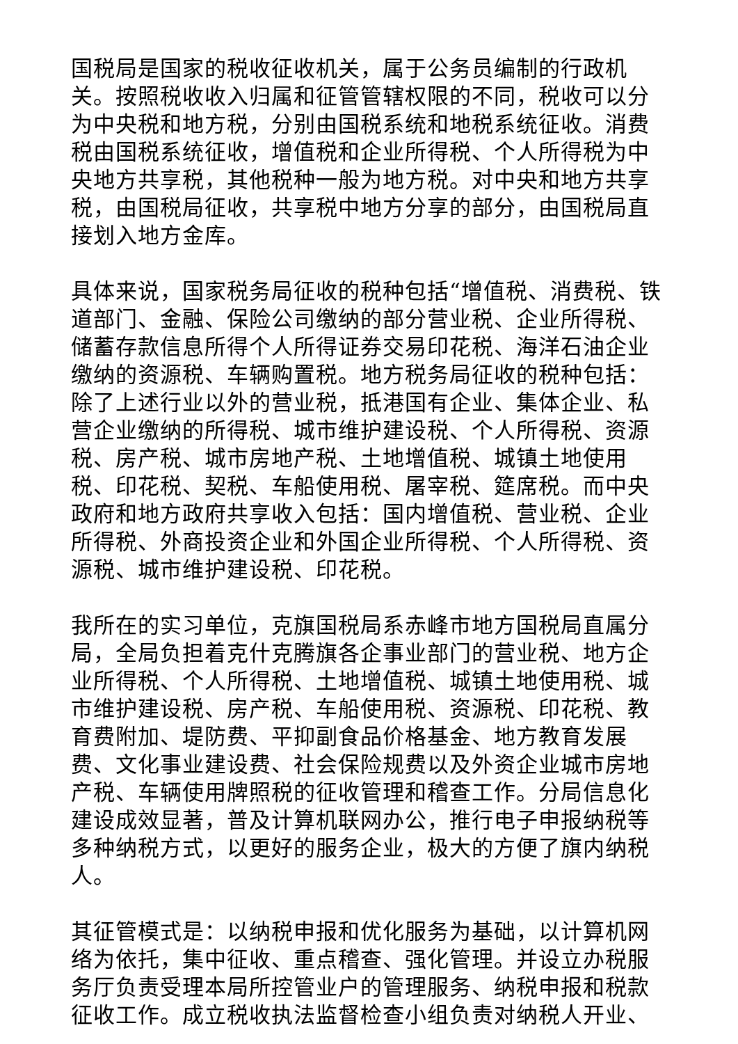国税局是国家的税收征收机关，属于公务员编制的行政机关。按照税收收入归属和征管管辖权限的不同，税收可以分为中央税和地方税，分别由国税系统和地税系统征收。消费税由国税系统征收，增值税和企业所得税、个人所得税为中央地方共享税，其他税种一般为地方税。对中央和地方共享税，由国税局征收，共享税中地方分享的部分，由国税局直接划入地方金库。
具体来说，国家税务局征收的税种包括“增值税、消费税、铁道部门、金融、保险公司缴纳的部分营业税、企业所得税、储蓄存款信息所得个人所得证券交易印花税、海洋石油企业缴纳的资源税、车辆购置税。地方税务局征收的税种包括：除了上述行业以外的营业税，抵港国有企业、集体企业、私营企业缴纳的所得税、城市维护建设税、个人所得税、资源税、房产税、城市房地产税、土地增值税、城镇土地使用税、印花税、契税、车船使用税、屠宰税、筵席税。而中央政府和地方政府共享收入包括：国内增值税、营业税、企业所得税、外商投资企业和外国企业所得税、个人所得税、资源税、城市维护建设税、印花税。
我所在的实习单位，克旗国税局系赤峰市地方国税局直属分局，全局负担着克什克腾旗各企事业部门的营业税、地方企业所得税、个人所得税、土地增值税、城镇土地使用税、城市维护建设税、房产税、车船使用税、资源税、印花税、教育费附加、堤防费、平抑副食品价格基金、地方教育发展费、文化事业建设费、社会保险规费以及外资企业城市房地产税、车辆使用牌照税的征收管理和稽查工作。分局信息化建设成效显著，普及计算机联网办公，推行电子申报纳税等多种纳税方式，以更好的服务企业，极大的方便了旗内纳税人。
其征管模式是：以纳税申报和优化服务为基础，以计算机网络为依托，集中征收、重点稽查、强化管理。并设立办税服务厅负责受理本局所控管业户的管理服务、纳税申报和税款征收工作。成立税收执法监督检查小组负责对纳税人开业、